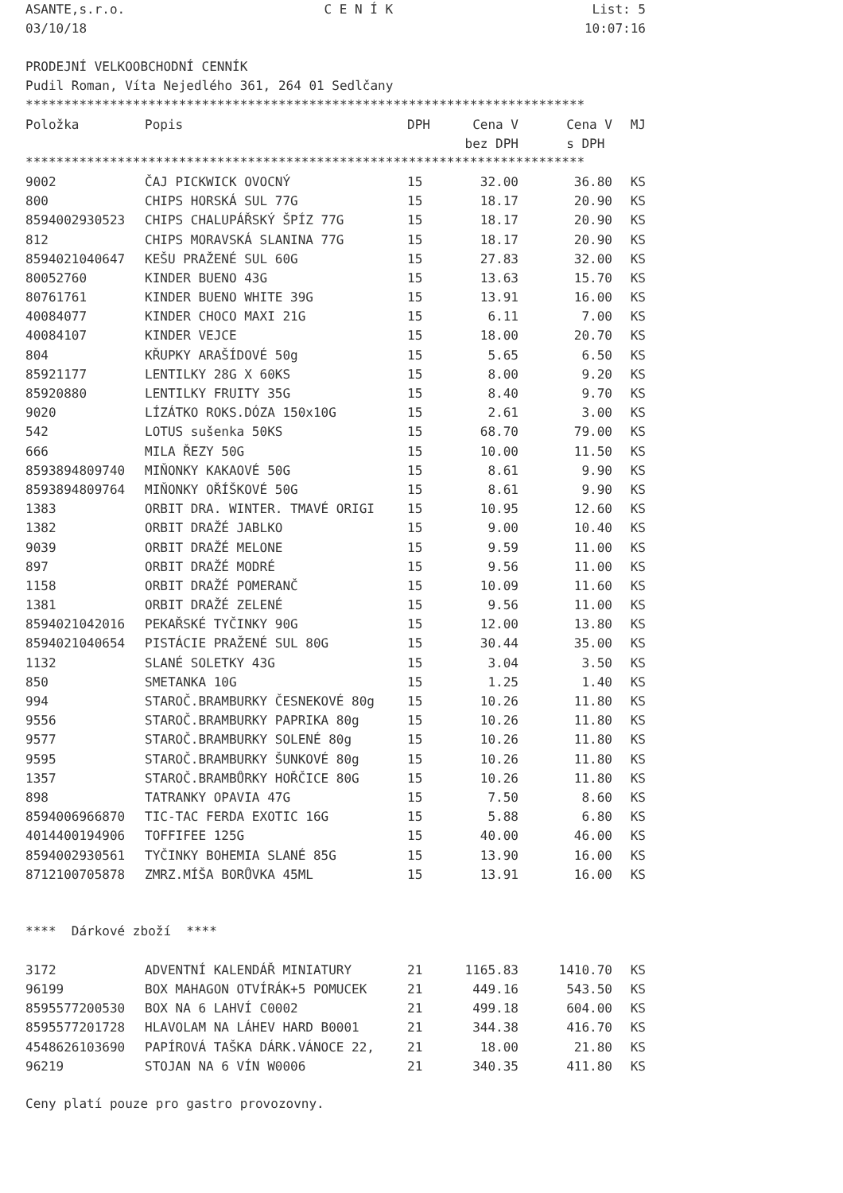ASANTE,s.r.o. C E N Í K List: 5
03/10/18 10:07:16
PRODEJNÍ VELKOOBCHODNÍ CENNÍK
Pudil Roman, Víta Nejedlého 361, 264 01 Sedlčany
*************************************************************************
| Položka | Popis | DPH | Cena V | Cena V | MJ |
| --- | --- | --- | --- | --- | --- |
| | | | bez DPH | s DPH | |
*************************************************************************
| 9002 | ČAJ PICKWICK OVOCNÝ | 15 | 32.00 | 36.80 | KS |
| 800 | CHIPS HORSKÁ SUL 77G | 15 | 18.17 | 20.90 | KS |
| 8594002930523 | CHIPS CHALUPÁŘSKÝ ŠPÍZ 77G | 15 | 18.17 | 20.90 | KS |
| 812 | CHIPS MORAVSKÁ SLANINA 77G | 15 | 18.17 | 20.90 | KS |
| 8594021040647 | KEŠU PRAŽENÉ SUL 60G | 15 | 27.83 | 32.00 | KS |
| 80052760 | KINDER BUENO 43G | 15 | 13.63 | 15.70 | KS |
| 80761761 | KINDER BUENO WHITE 39G | 15 | 13.91 | 16.00 | KS |
| 40084077 | KINDER CHOCO MAXI 21G | 15 | 6.11 | 7.00 | KS |
| 40084107 | KINDER VEJCE | 15 | 18.00 | 20.70 | KS |
| 804 | KŘUPKY ARAŠÍDOVÉ 50g | 15 | 5.65 | 6.50 | KS |
| 85921177 | LENTILKY 28G X 60KS | 15 | 8.00 | 9.20 | KS |
| 85920880 | LENTILKY FRUITY 35G | 15 | 8.40 | 9.70 | KS |
| 9020 | LÍZÁTKO ROKS.DÓZA 150x10G | 15 | 2.61 | 3.00 | KS |
| 542 | LOTUS sušenka 50KS | 15 | 68.70 | 79.00 | KS |
| 666 | MILA ŘEZY 50G | 15 | 10.00 | 11.50 | KS |
| 8593894809740 | MIŇONKY KAKAOVÉ 50G | 15 | 8.61 | 9.90 | KS |
| 8593894809764 | MIŇONKY OŘÍŠKOVÉ 50G | 15 | 8.61 | 9.90 | KS |
| 1383 | ORBIT DRA. WINTER. TMAVÉ ORIGI | 15 | 10.95 | 12.60 | KS |
| 1382 | ORBIT DRAŽÉ JABLKO | 15 | 9.00 | 10.40 | KS |
| 9039 | ORBIT DRAŽÉ MELONE | 15 | 9.59 | 11.00 | KS |
| 897 | ORBIT DRAŽÉ MODRÉ | 15 | 9.56 | 11.00 | KS |
| 1158 | ORBIT DRAŽÉ POMERANČ | 15 | 10.09 | 11.60 | KS |
| 1381 | ORBIT DRAŽÉ ZELENÉ | 15 | 9.56 | 11.00 | KS |
| 8594021042016 | PEKAŘSKÉ TYČINKY 90G | 15 | 12.00 | 13.80 | KS |
| 8594021040654 | PISTÁCIE PRAŽENÉ SUL 80G | 15 | 30.44 | 35.00 | KS |
| 1132 | SLANÉ SOLETKY 43G | 15 | 3.04 | 3.50 | KS |
| 850 | SMETANKA 10G | 15 | 1.25 | 1.40 | KS |
| 994 | STAROČ.BRAMBURKY ČESNEKOVÉ 80g | 15 | 10.26 | 11.80 | KS |
| 9556 | STAROČ.BRAMBURKY PAPRIKA 80g | 15 | 10.26 | 11.80 | KS |
| 9577 | STAROČ.BRAMBURKY SOLENÉ 80g | 15 | 10.26 | 11.80 | KS |
| 9595 | STAROČ.BRAMBURKY ŠUNKOVÉ 80g | 15 | 10.26 | 11.80 | KS |
| 1357 | STAROČ.BRAMBŮRKY HOŘČICE 80G | 15 | 10.26 | 11.80 | KS |
| 898 | TATRANKY OPAVIA 47G | 15 | 7.50 | 8.60 | KS |
| 8594006966870 | TIC-TAC FERDA EXOTIC 16G | 15 | 5.88 | 6.80 | KS |
| 4014400194906 | TOFFIFEE 125G | 15 | 40.00 | 46.00 | KS |
| 8594002930561 | TYČINKY BOHEMIA SLANÉ 85G | 15 | 13.90 | 16.00 | KS |
| 8712100705878 | ZMRZ.MÍŠA BORŮVKA 45ML | 15 | 13.91 | 16.00 | KS |
**** Dárkové zboží ****
| 3172 | ADVENTNÍ KALENDÁŘ MINIATURY | 21 | 1165.83 | 1410.70 | KS |
| 96199 | BOX MAHAGON OTVÍRÁK+5 POMUCEK | 21 | 449.16 | 543.50 | KS |
| 8595577200530 | BOX NA 6 LAHVÍ C0002 | 21 | 499.18 | 604.00 | KS |
| 8595577201728 | HLAVOLAM NA LÁHEV HARD B0001 | 21 | 344.38 | 416.70 | KS |
| 4548626103690 | PAPÍROVÁ TAŠKA DÁRK.VÁNOCE 22, | 21 | 18.00 | 21.80 | KS |
| 96219 | STOJAN NA 6 VÍN W0006 | 21 | 340.35 | 411.80 | KS |
Ceny platí pouze pro gastro provozovny.